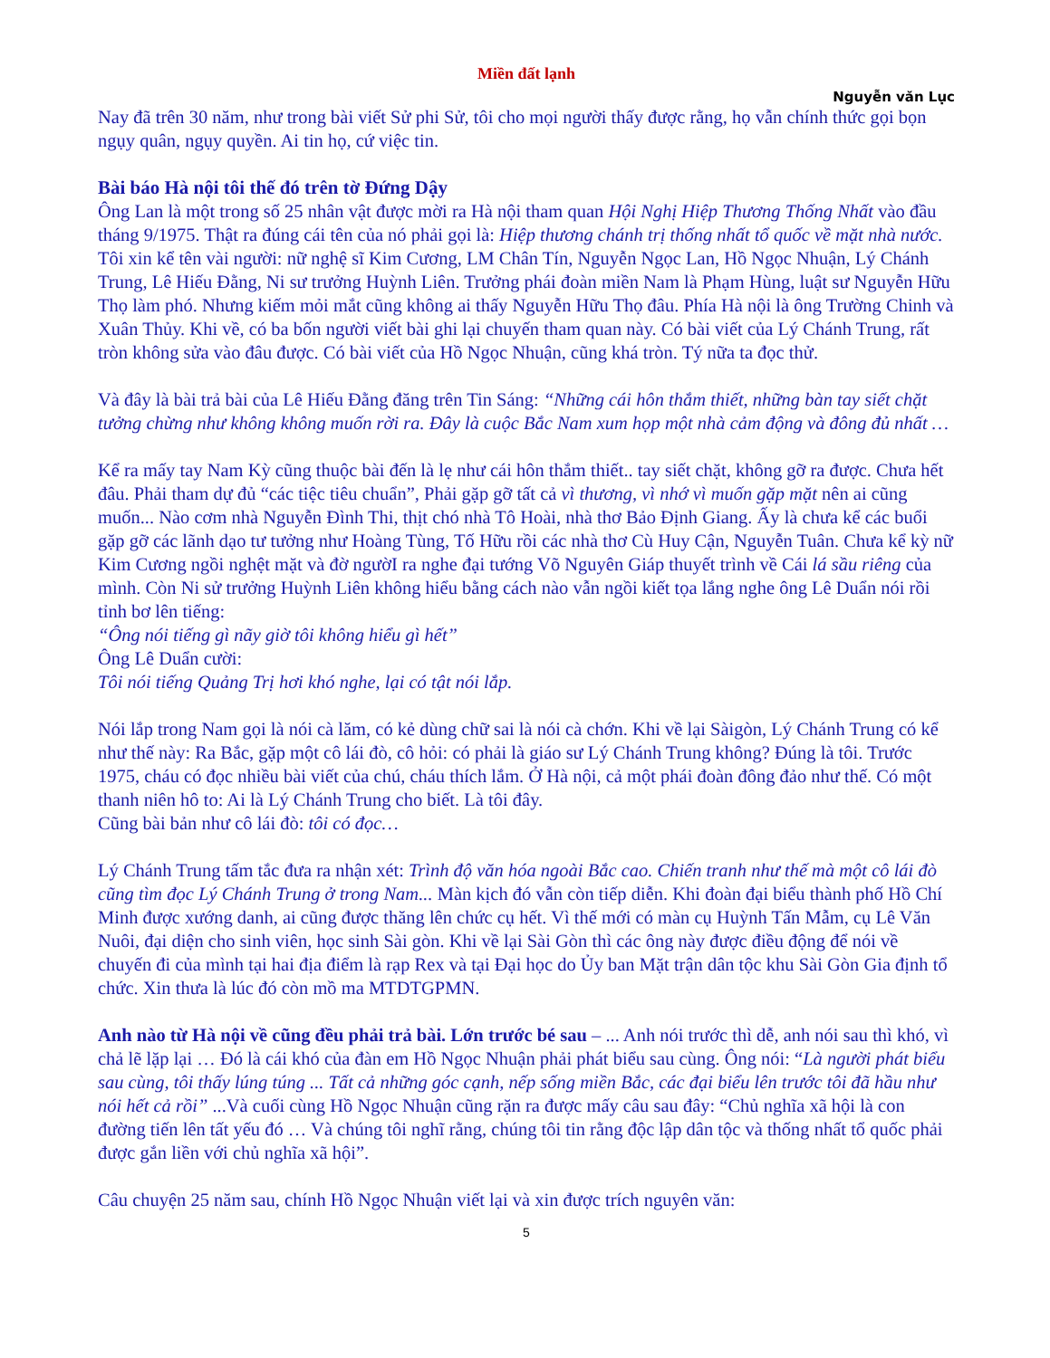Miền đất lạnh
Nguyễn văn Lục
Nay đã trên 30 năm, như trong bài viết Sử phi Sử, tôi cho mọi người thấy được rằng, họ vẫn chính thức gọi bọn ngụy quân, ngụy quyền. Ai tin họ, cứ việc tin.
Bài báo Hà nội tôi thế đó trên tờ Đứng Dậy
Ông Lan là một trong số 25 nhân vật được mời ra Hà nội tham quan Hội Nghị Hiệp Thương Thống Nhất vào đầu tháng 9/1975. Thật ra đúng cái tên của nó phải gọi là: Hiệp thương chánh trị thống nhất tổ quốc về mặt nhà nước. Tôi xin kể tên vài người: nữ nghệ sĩ Kim Cương, LM Chân Tín, Nguyễn Ngọc Lan, Hồ Ngọc Nhuận, Lý Chánh Trung, Lê Hiếu Đằng, Ni sư trưởng Huỳnh Liên. Trưởng phái đoàn miền Nam là Phạm Hùng, luật sư Nguyễn Hữu Thọ làm phó. Nhưng kiếm mỏi mắt cũng không ai thấy Nguyễn Hữu Thọ đâu. Phía Hà nội là ông Trường Chinh và Xuân Thủy. Khi về, có ba bốn người viết bài ghi lại chuyến tham quan này. Có bài viết của Lý Chánh Trung, rất tròn không sửa vào đâu được. Có bài viết của Hồ Ngọc Nhuận, cũng khá tròn. Tý nữa ta đọc thử.
Và đây là bài trả bài của Lê Hiếu Đằng đăng trên Tin Sáng: “Những cái hôn thắm thiết, những bàn tay siết chặt tưởng chừng như không không muốn rời ra. Đây là cuộc Bắc Nam xum họp một nhà cảm động và đông đủ nhất …
Kể ra mấy tay Nam Kỳ cũng thuộc bài đến là lẹ như cái hôn thắm thiết.. tay siết chặt, không gỡ ra được. Chưa hết đâu. Phải tham dự đủ “các tiệc tiêu chuẩn”, Phải gặp gỡ tất cả vì thương, vì nhớ vì muốn gặp mặt nên ai cũng muốn... Nào cơm nhà Nguyễn Đình Thi, thịt chó nhà Tô Hoài, nhà thơ Bảo Định Giang. Ấy là chưa kể các buổi gặp gỡ các lãnh dạo tư tưởng như Hoàng Tùng, Tố Hữu rồi các nhà thơ Cù Huy Cận, Nguyễn Tuân. Chưa kể kỳ nữ Kim Cương ngồi nghệt mặt và đờ ngườI ra nghe đại tướng Võ Nguyên Giáp thuyết trình về Cái lá sầu riêng của mình. Còn Ni sử trưởng Huỳnh Liên không hiểu bằng cách nào vẫn ngồi kiết tọa lắng nghe ông Lê Duẩn nói rồi tỉnh bơ lên tiếng:
“Ông nói tiếng gì nãy giờ tôi không hiểu gì hết”
Ông Lê Duẩn cười:
Tôi nói tiếng Quảng Trị hơi khó nghe, lại có tật nói lắp.
Nói lắp trong Nam gọi là nói cà lăm, có kẻ dùng chữ sai là nói cà chớn. Khi về lại Sàigòn, Lý Chánh Trung có kể như thế này: Ra Bắc, gặp một cô lái đò, cô hỏi: có phải là giáo sư Lý Chánh Trung không? Đúng là tôi. Trước 1975, cháu có đọc nhiều bài viết của chú, cháu thích lắm. Ở Hà nội, cả một phái đoàn đông đảo như thế. Có một thanh niên hô to: Ai là Lý Chánh Trung cho biết. Là tôi đây.
Cũng bài bản như cô lái đò: tôi có đọc…
Lý Chánh Trung tấm tắc đưa ra nhận xét: Trình độ văn hóa ngoài Bắc cao. Chiến tranh như thế mà một cô lái đò cũng tìm đọc Lý Chánh Trung ở trong Nam... Màn kịch đó vẫn còn tiếp diễn. Khi đoàn đại biểu thành phố Hồ Chí Minh được xướng danh, ai cũng được thăng lên chức cụ hết. Vì thế mới có màn cụ Huỳnh Tấn Mẫm, cụ Lê Văn Nuôi, đại diện cho sinh viên, học sinh Sài gòn. Khi về lại Sài Gòn thì các ông này được điều động để nói về chuyến đi của mình tại hai địa điểm là rạp Rex và tại Đại học do Ủy ban Mặt trận dân tộc khu Sài Gòn Gia định tổ chức. Xin thưa là lúc đó còn mồ ma MTDTGPMN.
Anh nào từ Hà nội về cũng đều phải trả bài. Lớn trước bé sau – ... Anh nói trước thì dễ, anh nói sau thì khó, vì chả lẽ lặp lại … Đó là cái khó của đàn em Hồ Ngọc Nhuận phải phát biểu sau cùng. Ông nói: “Là người phát biểu sau cùng, tôi thấy lúng túng ... Tất cả những góc cạnh, nếp sống miền Bắc, các đại biểu lên trước tôi đã hầu như nói hết cả rồi” ...Và cuối cùng Hồ Ngọc Nhuận cũng rặn ra được mấy câu sau đây: “Chủ nghĩa xã hội là con đường tiến lên tất yếu đó … Và chúng tôi nghĩ rằng, chúng tôi tin rằng độc lập dân tộc và thống nhất tổ quốc phải được gắn liền với chủ nghĩa xã hội”.
Câu chuyện 25 năm sau, chính Hồ Ngọc Nhuận viết lại và xin được trích nguyên văn:
5